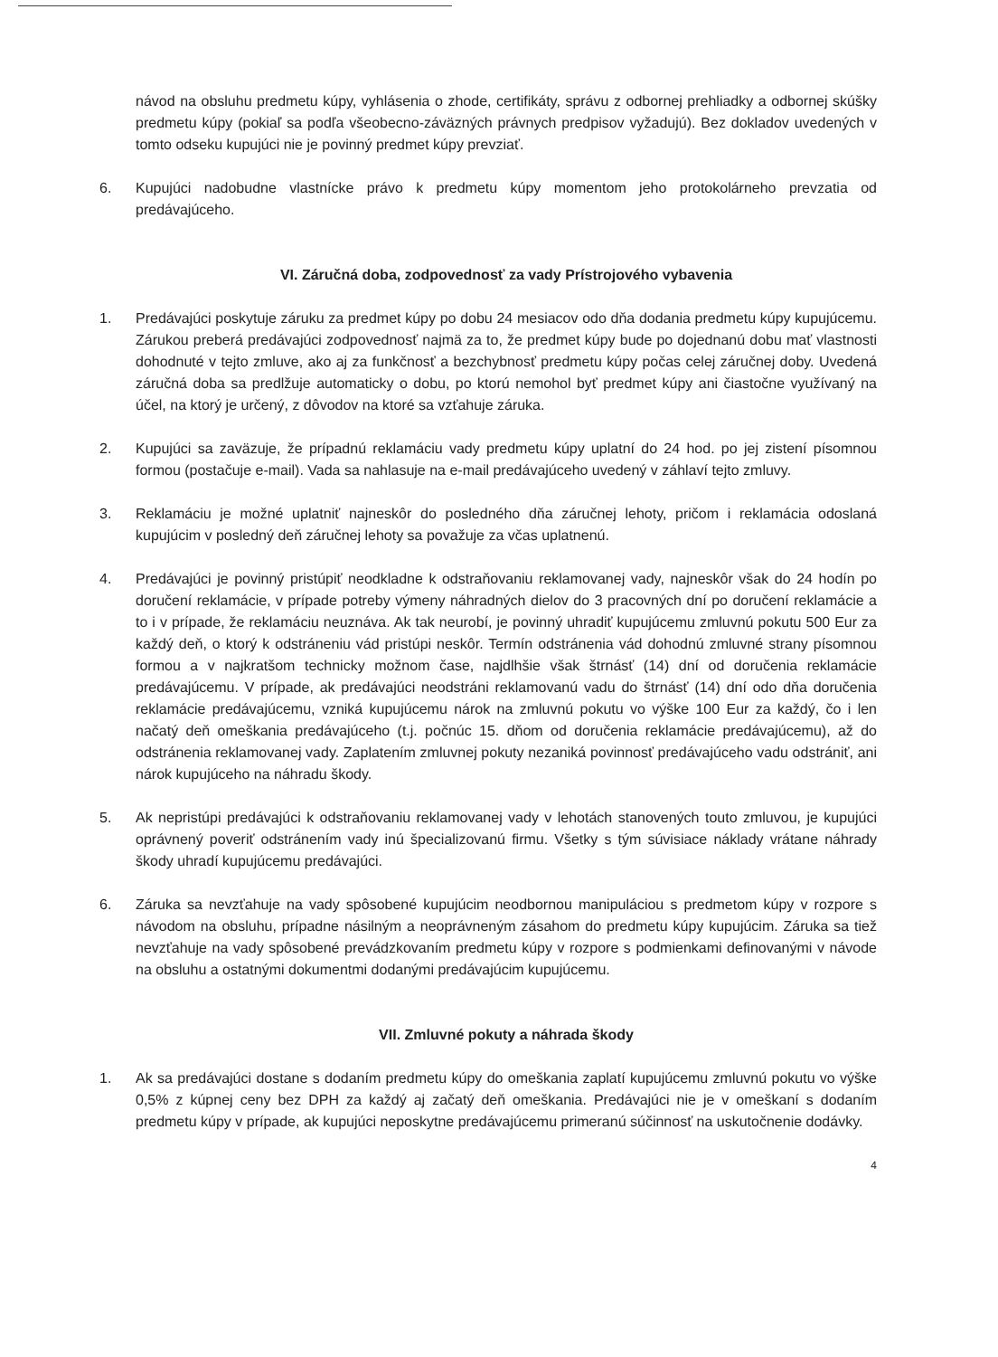návod na obsluhu predmetu kúpy, vyhlásenia o zhode, certifikáty, správu z odbornej prehliadky a odbornej skúšky predmetu kúpy (pokiaľ sa podľa všeobecno-záväzných právnych predpisov vyžadujú). Bez dokladov uvedených v tomto odseku kupujúci nie je povinný predmet kúpy prevziať.
6. Kupujúci nadobudne vlastnícke právo k predmetu kúpy momentom jeho protokolárneho prevzatia od predávajúceho.
VI. Záručná doba, zodpovednosť za vady Prístrojového vybavenia
1. Predávajúci poskytuje záruku za predmet kúpy po dobu 24 mesiacov odo dňa dodania predmetu kúpy kupujúcemu. Zárukou preberá predávajúci zodpovednosť najmä za to, že predmet kúpy bude po dojednanú dobu mať vlastnosti dohodnuté v tejto zmluve, ako aj za funkčnosť a bezchybnosť predmetu kúpy počas celej záručnej doby. Uvedená záručná doba sa predlžuje automaticky o dobu, po ktorú nemohol byť predmet kúpy ani čiastočne využívaný na účel, na ktorý je určený, z dôvodov na ktoré sa vzťahuje záruka.
2. Kupujúci sa zaväzuje, že prípadnú reklamáciu vady predmetu kúpy uplatní do 24 hod. po jej zistení písomnou formou (postačuje e-mail). Vada sa nahlasuje na e-mail predávajúceho uvedený v záhlaví tejto zmluvy.
3. Reklamáciu je možné uplatniť najneskôr do posledného dňa záručnej lehoty, pričom i reklamácia odoslaná kupujúcim v posledný deň záručnej lehoty sa považuje za včas uplatnenú.
4. Predávajúci je povinný pristúpiť neodkladne k odstraňovaniu reklamovanej vady, najneskôr však do 24 hodín po doručení reklamácie, v prípade potreby výmeny náhradných dielov do 3 pracovných dní po doručení reklamácie a to i v prípade, že reklamáciu neuznáva. Ak tak neurobí, je povinný uhradiť kupujúcemu zmluvnú pokutu 500 Eur za každý deň, o ktorý k odstráneniu vád pristúpi neskôr. Termín odstránenia vád dohodnú zmluvné strany písomnou formou a v najkratšom technicky možnom čase, najdlhšie však štrnásť (14) dní od doručenia reklamácie predávajúcemu. V prípade, ak predávajúci neodstráni reklamovanú vadu do štrnásť (14) dní odo dňa doručenia reklamácie predávajúcemu, vzniká kupujúcemu nárok na zmluvnú pokutu vo výške 100 Eur za každý, čo i len načatý deň omeškania predávajúceho (t.j. počnúc 15. dňom od doručenia reklamácie predávajúcemu), až do odstránenia reklamovanej vady. Zaplatením zmluvnej pokuty nezaniká povinnosť predávajúceho vadu odstrániť, ani nárok kupujúceho na náhradu škody.
5. Ak nepristúpi predávajúci k odstraňovaniu reklamovanej vady v lehotách stanovených touto zmluvou, je kupujúci oprávnený poveriť odstránením vady inú špecializovanú firmu. Všetky s tým súvisiace náklady vrátane náhrady škody uhradí kupujúcemu predávajúci.
6. Záruka sa nevzťahuje na vady spôsobené kupujúcim neodbornou manipuláciou s predmetom kúpy v rozpore s návodom na obsluhu, prípadne násilným a neoprávneným zásahom do predmetu kúpy kupujúcim. Záruka sa tiež nevzťahuje na vady spôsobené prevádzkovaním predmetu kúpy v rozpore s podmienkami definovanými v návode na obsluhu a ostatnými dokumentmi dodanými predávajúcim kupujúcemu.
VII. Zmluvné pokuty a náhrada škody
1. Ak sa predávajúci dostane s dodaním predmetu kúpy do omeškania zaplatí kupujúcemu zmluvnú pokutu vo výške 0,5% z kúpnej ceny bez DPH za každý aj začatý deň omeškania. Predávajúci nie je v omeškaní s dodaním predmetu kúpy v prípade, ak kupujúci neposkytne predávajúcemu primeranú súčinnosť na uskutočnenie dodávky.
4